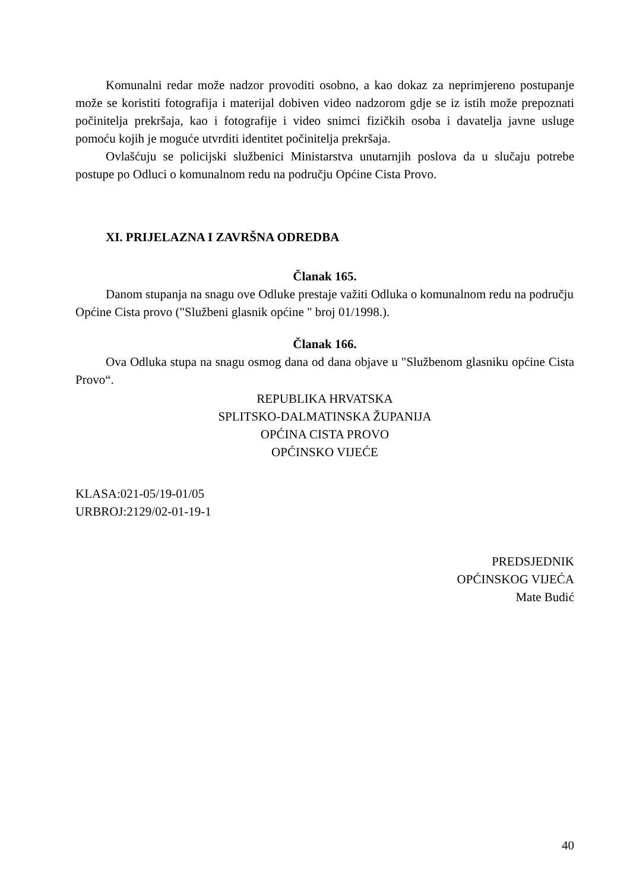Komunalni redar može nadzor provoditi osobno, a kao dokaz za neprimjereno postupanje može se koristiti fotografija i materijal dobiven video nadzorom gdje se iz istih može prepoznati počinitelja prekršaja, kao i fotografije i video snimci fizičkih osoba i davatelja javne usluge pomoću kojih je moguće utvrditi identitet počinitelja prekršaja.
Ovlašćuju se policijski službenici Ministarstva unutarnjih poslova da u slučaju potrebe postupe po Odluci o komunalnom redu na području Općine Cista Provo.
XI. PRIJELAZNA I ZAVRŠNA ODREDBA
Članak 165.
Danom stupanja na snagu ove Odluke prestaje važiti Odluka o komunalnom redu na području Općine Cista provo ("Službeni glasnik općine " broj 01/1998.).
Članak 166.
Ova Odluka stupa na snagu osmog dana od dana objave u "Službenom glasniku općine Cista Provo“.
REPUBLIKA HRVATSKA
SPLITSKO-DALMATINSKA ŽUPANIJA
OPĆINA CISTA PROVO
OPĆINSKO VIJEĆE
KLASA:021-05/19-01/05
URBROJ:2129/02-01-19-1
PREDSJEDNIK
OPĆINSKOG VIJEĆA
Mate Budić
40